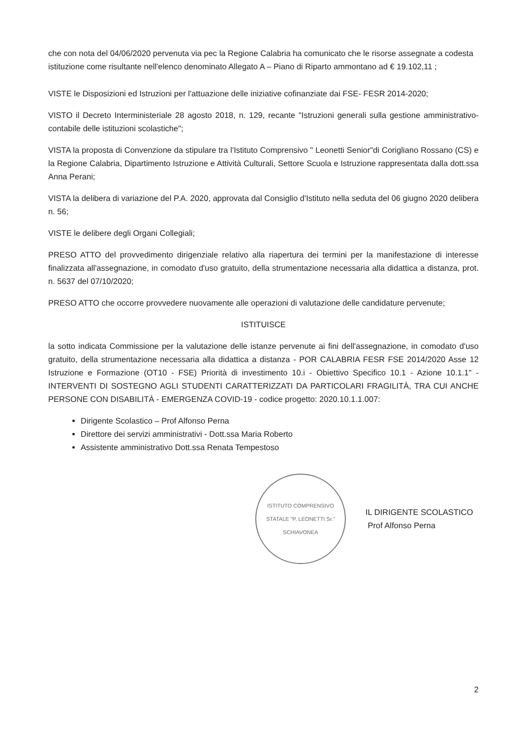che con nota del 04/06/2020 pervenuta via pec la Regione Calabria ha comunicato che le risorse assegnate a codesta istituzione come risultante nell'elenco denominato Allegato A – Piano di Riparto ammontano ad € 19.102,11 ;
VISTE le Disposizioni ed Istruzioni per l'attuazione delle iniziative cofinanziate dai FSE- FESR 2014-2020;
VISTO il Decreto Interministeriale 28 agosto 2018, n. 129, recante "Istruzioni generali sulla gestione amministrativo-contabile delle istituzioni scolastiche";
VISTA la proposta di Convenzione da stipulare tra l'Istituto Comprensivo " Leonetti Senior"di Corigliano Rossano (CS) e la Regione Calabria, Dipartimento Istruzione e Attività Culturali, Settore Scuola e Istruzione rappresentata dalla dott.ssa Anna Perani;
VISTA la delibera di variazione del P.A. 2020, approvata dal Consiglio d'Istituto nella seduta del 06 giugno 2020 delibera n. 56;
VISTE le delibere degli Organi Collegiali;
PRESO ATTO del provvedimento dirigenziale relativo alla riapertura dei termini per la manifestazione di interesse finalizzata all'assegnazione, in comodato d'uso gratuito, della strumentazione necessaria alla didattica a distanza, prot. n. 5637 del 07/10/2020;
PRESO ATTO che occorre provvedere nuovamente alle operazioni di valutazione delle candidature pervenute;
ISTITUISCE
la sotto indicata Commissione per la valutazione delle istanze pervenute ai fini dell'assegnazione, in comodato d'uso gratuito, della strumentazione necessaria alla didattica a distanza - POR CALABRIA FESR FSE 2014/2020 Asse 12 Istruzione e Formazione (OT10 - FSE) Priorità di investimento 10.i - Obiettivo Specifico 10.1 - Azione 10.1.1" - INTERVENTI DI SOSTEGNO AGLI STUDENTI CARATTERIZZATI DA PARTICOLARI FRAGILITÀ, TRA CUI ANCHE PERSONE CON DISABILITÀ - EMERGENZA COVID-19 - codice progetto: 2020.10.1.1.007:
Dirigente Scolastico – Prof Alfonso Perna
Direttore dei servizi amministrativi - Dott.ssa Maria Roberto
Assistente amministrativo Dott.ssa Renata Tempestoso
ISTITUTO COMPRENSIVO STATALE "P. LEONETTI Sr." SCHIAVONEA
IL DIRIGENTE SCOLASTICO
Prof Alfonso Perna
2